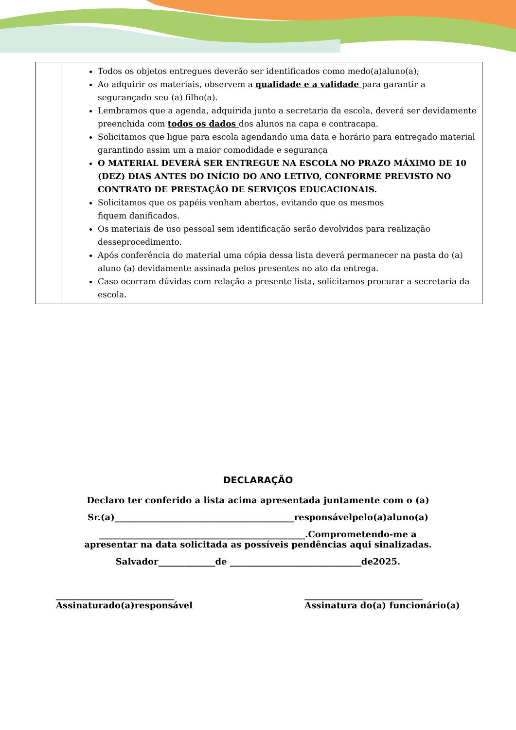| | Todos os objetos entregues deverão ser identificados como medo(a)aluno(a); Ao adquirir os materiais, observem a qualidade e a validade para garantir a segurançado seu (a) filho(a). Lembramos que a agenda, adquirida junto a secretaria da escola, deverá ser devidamente preenchida com todos os dados dos alunos na capa e contracapa. Solicitamos que ligue para escola agendando uma data e horário para entregado material garantindo assim um a maior comodidade e segurança O MATERIAL DEVERÁ SER ENTREGUE NA ESCOLA NO PRAZO MÁXIMO DE 10 (DEZ) DIAS ANTES DO INÍCIO DO ANO LETIVO, CONFORME PREVISTO NO CONTRATO DE PRESTAÇÃO DE SERVIÇOS EDUCACIONAIS. Solicitamos que os papéis venham abertos, evitando que os mesmos fiquem danificados. Os materiais de uso pessoal sem identificação serão devolvidos para realização desseprocedimento. Após conferência do material uma cópia dessa lista deverá permanecer na pasta do (a) aluno (a) devidamente assinada pelos presentes no ato da entrega. Caso ocorram dúvidas com relação a presente lista, solicitamos procurar a secretaria da escola. |
DECLARAÇÃO
Declaro ter conferido a lista acima apresentada juntamente com o (a)
Sr.(a)_________________________________________responsávelpelo(a)aluno(a)
_______________________________________________.Comprometendo-me a
apresentar na data solicitada as possíveis pendências aqui sinalizadas.
Salvador_____________de ______________________________de2025.
___________________________
Assinaturado(a)responsável
___________________________
Assinatura do(a) funcionário(a)